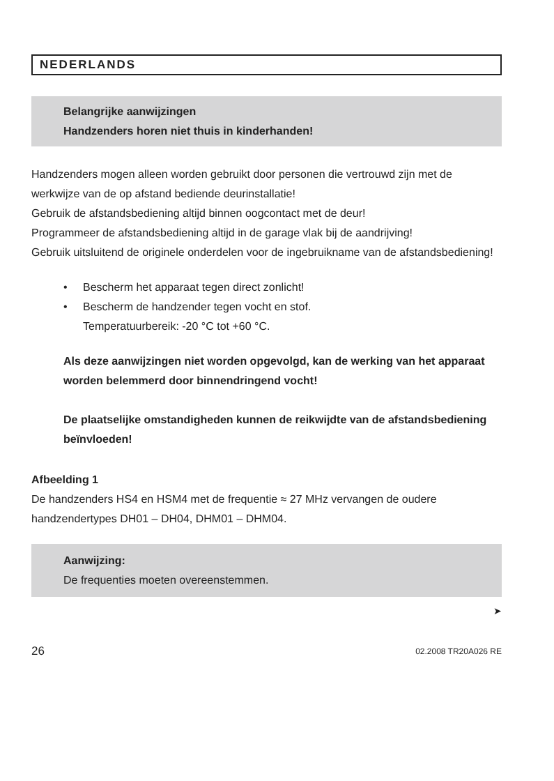NEDERLANDS
Belangrijke aanwijzingen
Handzenders horen niet thuis in kinderhanden!
Handzenders mogen alleen worden gebruikt door personen die vertrouwd zijn met de werkwijze van de op afstand bediende deurinstallatie!
Gebruik de afstandsbediening altijd binnen oogcontact met de deur!
Programmeer de afstandsbediening altijd in de garage vlak bij de aandrijving!
Gebruik uitsluitend de originele onderdelen voor de ingebruikname van de afstandsbediening!
• Bescherm het apparaat tegen direct zonlicht!
• Bescherm de handzender tegen vocht en stof.
Temperatuurbereik: -20 °C tot +60 °C.
Als deze aanwijzingen niet worden opgevolgd, kan de werking van het apparaat worden belemmerd door binnendringend vocht!
De plaatselijke omstandigheden kunnen de reikwijdte van de afstandsbediening beïnvloeden!
Afbeelding 1
De handzenders HS4 en HSM4 met de frequentie ≈ 27 MHz vervangen de oudere handzendertypes DH01 – DH04, DHM01 – DHM04.
Aanwijzing:
De frequenties moeten overeenstemmen.
➤
26 02.2008 TR20A026 RE